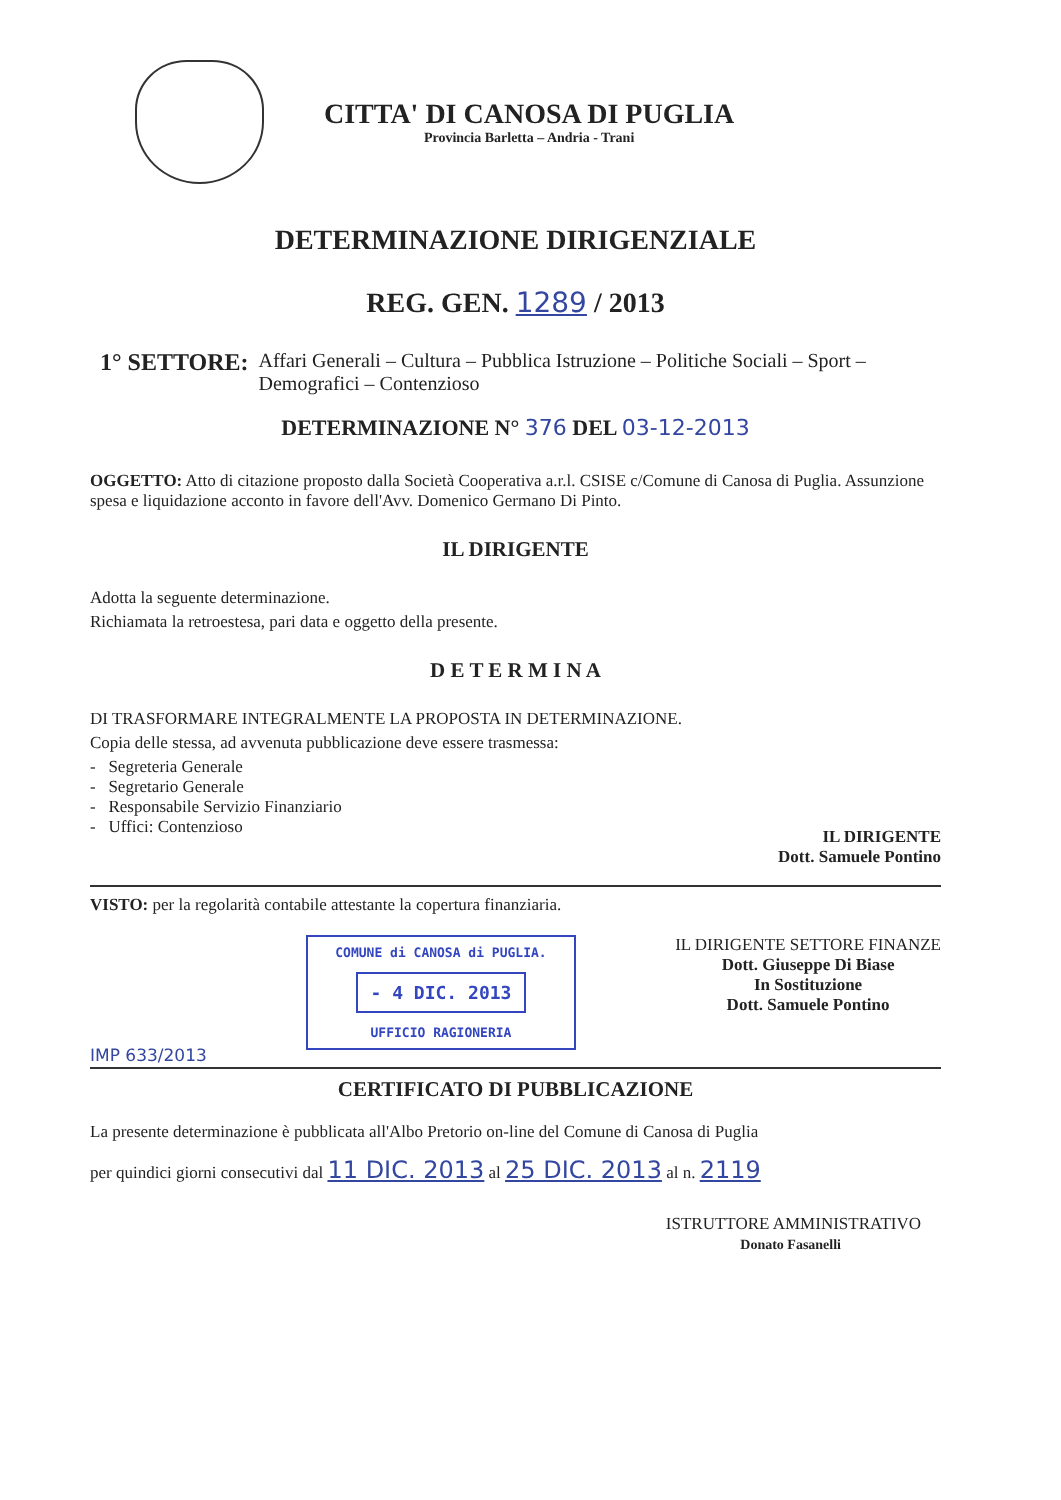CITTA' DI CANOSA DI PUGLIA
Provincia Barletta – Andria - Trani
DETERMINAZIONE DIRIGENZIALE
REG. GEN. 1289 / 2013
1° SETTORE: Affari Generali – Cultura – Pubblica Istruzione – Politiche Sociali – Sport – Demografici – Contenzioso
DETERMINAZIONE N° 376 DEL 03-12-2013
OGGETTO: Atto di citazione proposto dalla Società Cooperativa a.r.l. CSISE c/Comune di Canosa di Puglia. Assunzione spesa e liquidazione acconto in favore dell'Avv. Domenico Germano Di Pinto.
IL DIRIGENTE
Adotta la seguente determinazione.
Richiamata la retroestesa, pari data e oggetto della presente.
D E T E R M I N A
DI TRASFORMARE INTEGRALMENTE LA PROPOSTA IN DETERMINAZIONE.
Copia delle stessa, ad avvenuta pubblicazione deve essere trasmessa:
- Segreteria Generale
- Segretario Generale
- Responsabile Servizio Finanziario
- Uffici: Contenzioso
IL DIRIGENTE
Dott. Samuele Pontino
VISTO: per la regolarità contabile attestante la copertura finanziaria.
IMP 633/2013
COMUNE di CANOSA di PUGLIA.
- 4 DIC. 2013
UFFICIO RAGIONERIA
IL DIRIGENTE SETTORE FINANZE
Dott. Giuseppe Di Biase
In Sostituzione
Dott. Samuele Pontino
CERTIFICATO DI PUBBLICAZIONE
La presente determinazione è pubblicata all'Albo Pretorio on-line del Comune di Canosa di Puglia
per quindici giorni consecutivi dal 11 DIC. 2013 al 25 DIC. 2013 al n. 2119
ISTRUTTORE AMMINISTRATIVO
Donato Fasanelli